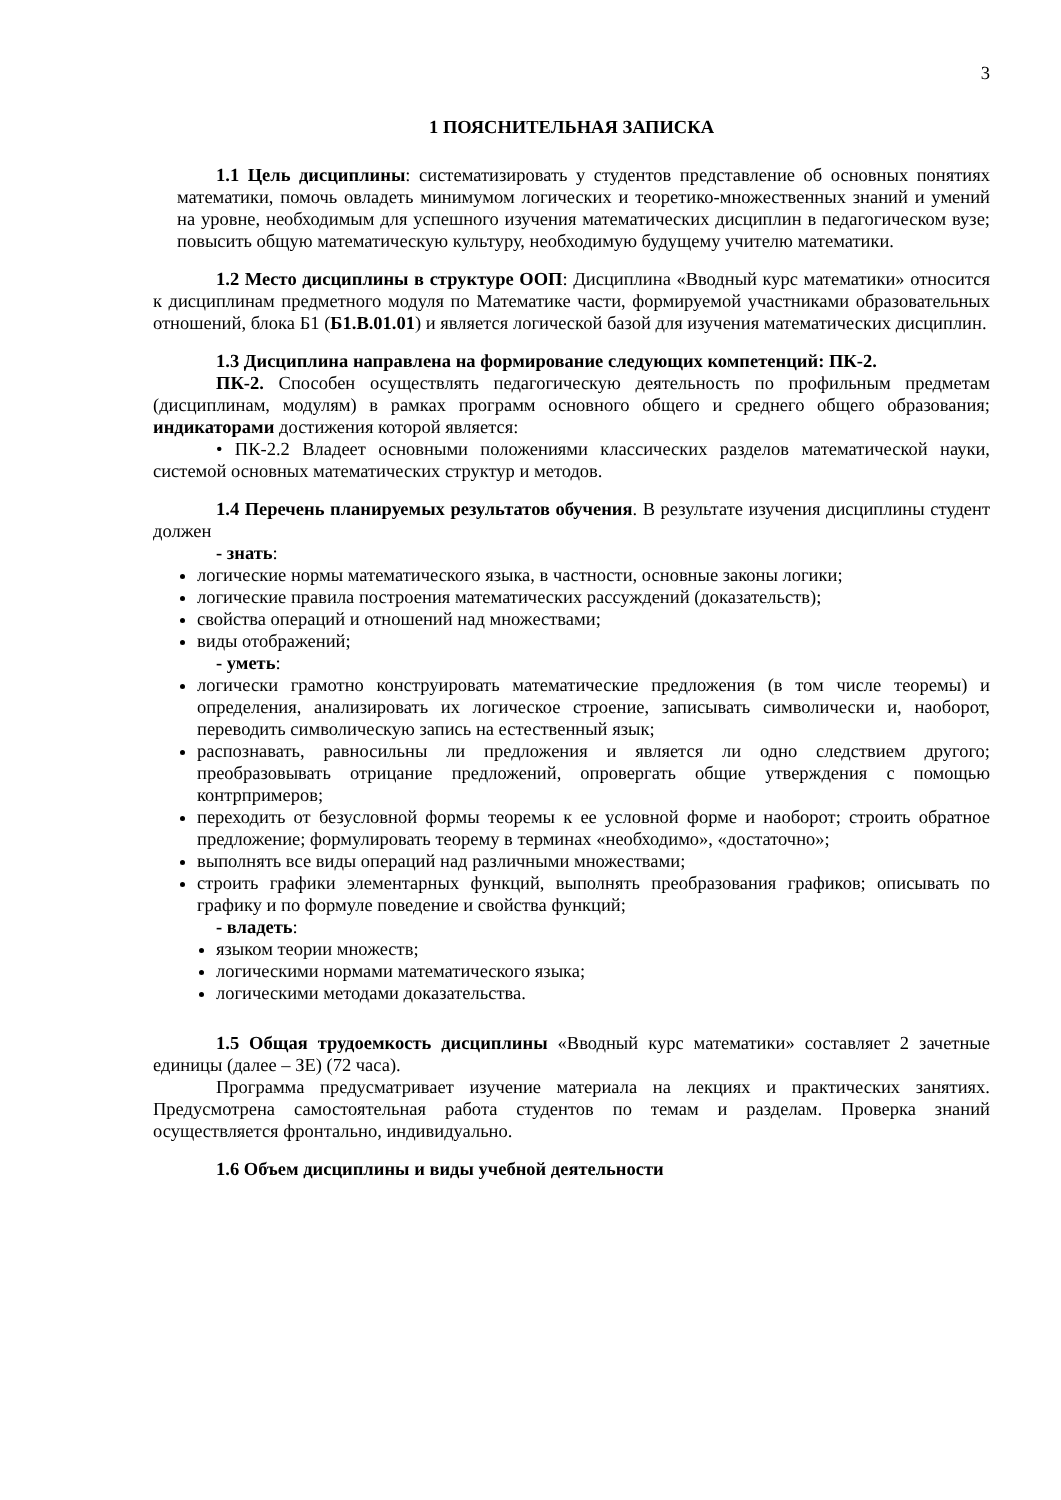3
1 ПОЯСНИТЕЛЬНАЯ ЗАПИСКА
1.1 Цель дисциплины: систематизировать у студентов представление об основных понятиях математики, помочь овладеть минимумом логических и теоретико-множественных знаний и умений на уровне, необходимым для успешного изучения математических дисциплин в педагогическом вузе; повысить общую математическую культуру, необходимую будущему учителю математики.
1.2 Место дисциплины в структуре ООП: Дисциплина «Вводный курс математики» относится к дисциплинам предметного модуля по Математике части, формируемой участниками образовательных отношений, блока Б1 (Б1.В.01.01) и является логической базой для изучения математических дисциплин.
1.3 Дисциплина направлена на формирование следующих компетенций: ПК-2.
ПК-2. Способен осуществлять педагогическую деятельность по профильным предметам (дисциплинам, модулям) в рамках программ основного общего и среднего общего образования; индикаторами достижения которой является:
• ПК-2.2 Владеет основными положениями классических разделов математической науки, системой основных математических структур и методов.
1.4 Перечень планируемых результатов обучения. В результате изучения дисциплины студент должен
- знать:
логические нормы математического языка, в частности, основные законы логики;
логические правила построения математических рассуждений (доказательств);
свойства операций и отношений над множествами;
виды отображений;
- уметь:
логически грамотно конструировать математические предложения (в том числе теоремы) и определения, анализировать их логическое строение, записывать символически и, наоборот, переводить символическую запись на естественный язык;
распознавать, равносильны ли предложения и является ли одно следствием другого; преобразовывать отрицание предложений, опровергать общие утверждения с помощью контрпримеров;
переходить от безусловной формы теоремы к ее условной форме и наоборот; строить обратное предложение; формулировать теорему в терминах «необходимо», «достаточно»;
выполнять все виды операций над различными множествами;
строить графики элементарных функций, выполнять преобразования графиков; описывать по графику и по формуле поведение и свойства функций;
- владеть:
языком теории множеств;
логическими нормами математического языка;
логическими методами доказательства.
1.5 Общая трудоемкость дисциплины «Вводный курс математики» составляет 2 зачетные единицы (далее – ЗЕ) (72 часа).
Программа предусматривает изучение материала на лекциях и практических занятиях. Предусмотрена самостоятельная работа студентов по темам и разделам. Проверка знаний осуществляется фронтально, индивидуально.
1.6 Объем дисциплины и виды учебной деятельности